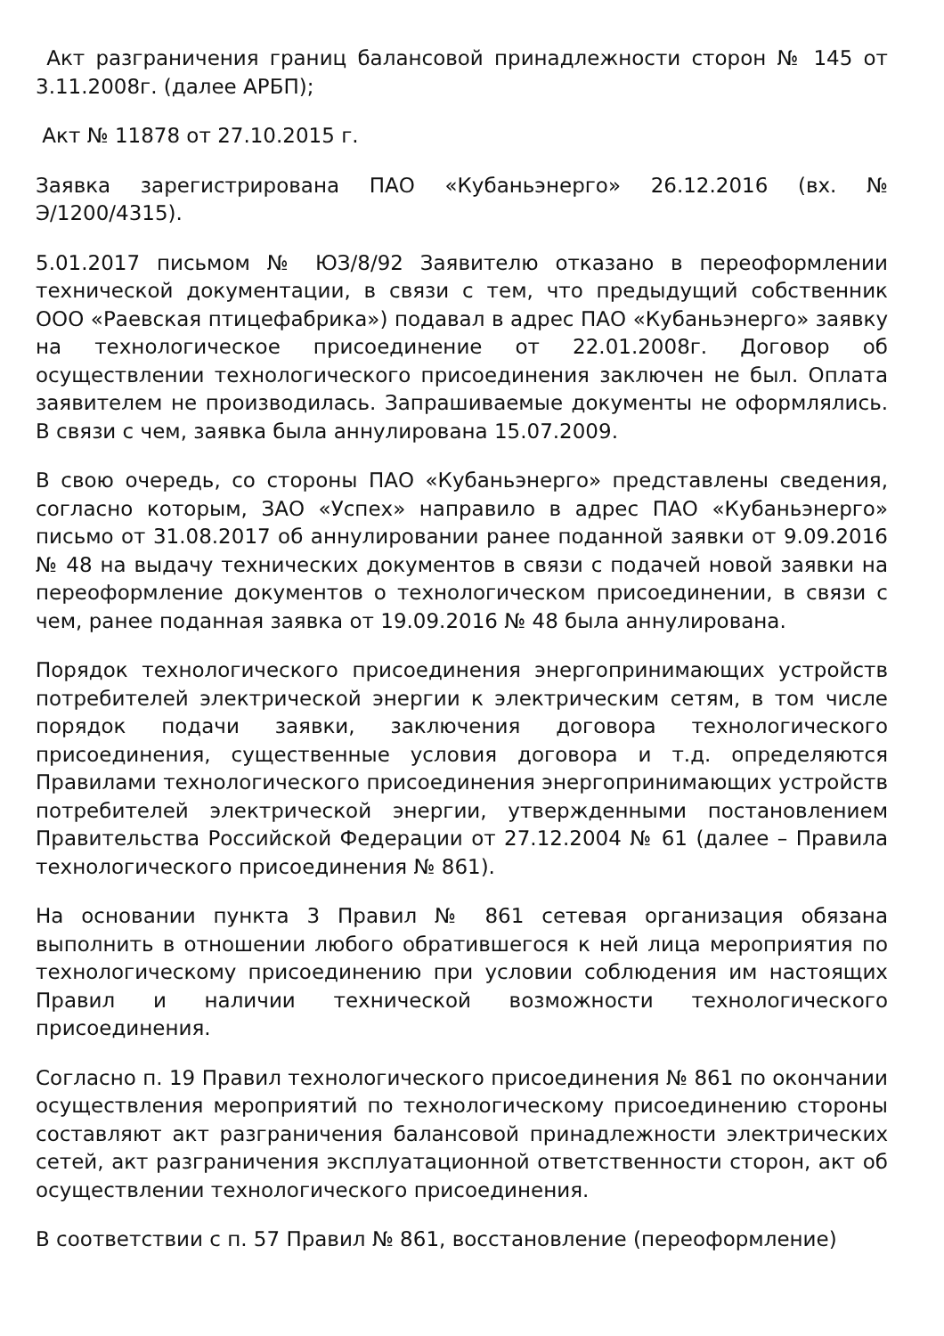Акт разграничения границ балансовой принадлежности сторон № 145 от 3.11.2008г. (далее АРБП);
Акт № 11878 от 27.10.2015 г.
Заявка зарегистрирована ПАО «Кубаньэнерго» 26.12.2016 (вх. № Э/1200/4315).
5.01.2017 письмом № ЮЗ/8/92 Заявителю отказано в переоформлении технической документации, в связи с тем, что предыдущий собственник ООО «Раевская птицефабрика») подавал в адрес ПАО «Кубаньэнерго» заявку на технологическое присоединение от 22.01.2008г. Договор об осуществлении технологического присоединения заключен не был. Оплата заявителем не производилась. Запрашиваемые документы не оформлялись. В связи с чем, заявка была аннулирована 15.07.2009.
В свою очередь, со стороны ПАО «Кубаньэнерго» представлены сведения, согласно которым, ЗАО «Успех» направило в адрес ПАО «Кубаньэнерго» письмо от 31.08.2017 об аннулировании ранее поданной заявки от 9.09.2016 № 48 на выдачу технических документов в связи с подачей новой заявки на переоформление документов о технологическом присоединении, в связи с чем, ранее поданная заявка от 19.09.2016 № 48 была аннулирована.
Порядок технологического присоединения энергопринимающих устройств потребителей электрической энергии к электрическим сетям, в том числе порядок подачи заявки, заключения договора технологического присоединения, существенные условия договора и т.д. определяются Правилами технологического присоединения энергопринимающих устройств потребителей электрической энергии, утвержденными постановлением Правительства Российской Федерации от 27.12.2004 № 61 (далее – Правила технологического присоединения № 861).
На основании пункта 3 Правил № 861 сетевая организация обязана выполнить в отношении любого обратившегося к ней лица мероприятия по технологическому присоединению при условии соблюдения им настоящих Правил и наличии технической возможности технологического присоединения.
Согласно п. 19 Правил технологического присоединения № 861 по окончании осуществления мероприятий по технологическому присоединению стороны составляют акт разграничения балансовой принадлежности электрических сетей, акт разграничения эксплуатационной ответственности сторон, акт об осуществлении технологического присоединения.
В соответствии с п. 57 Правил № 861, восстановление (переоформление)